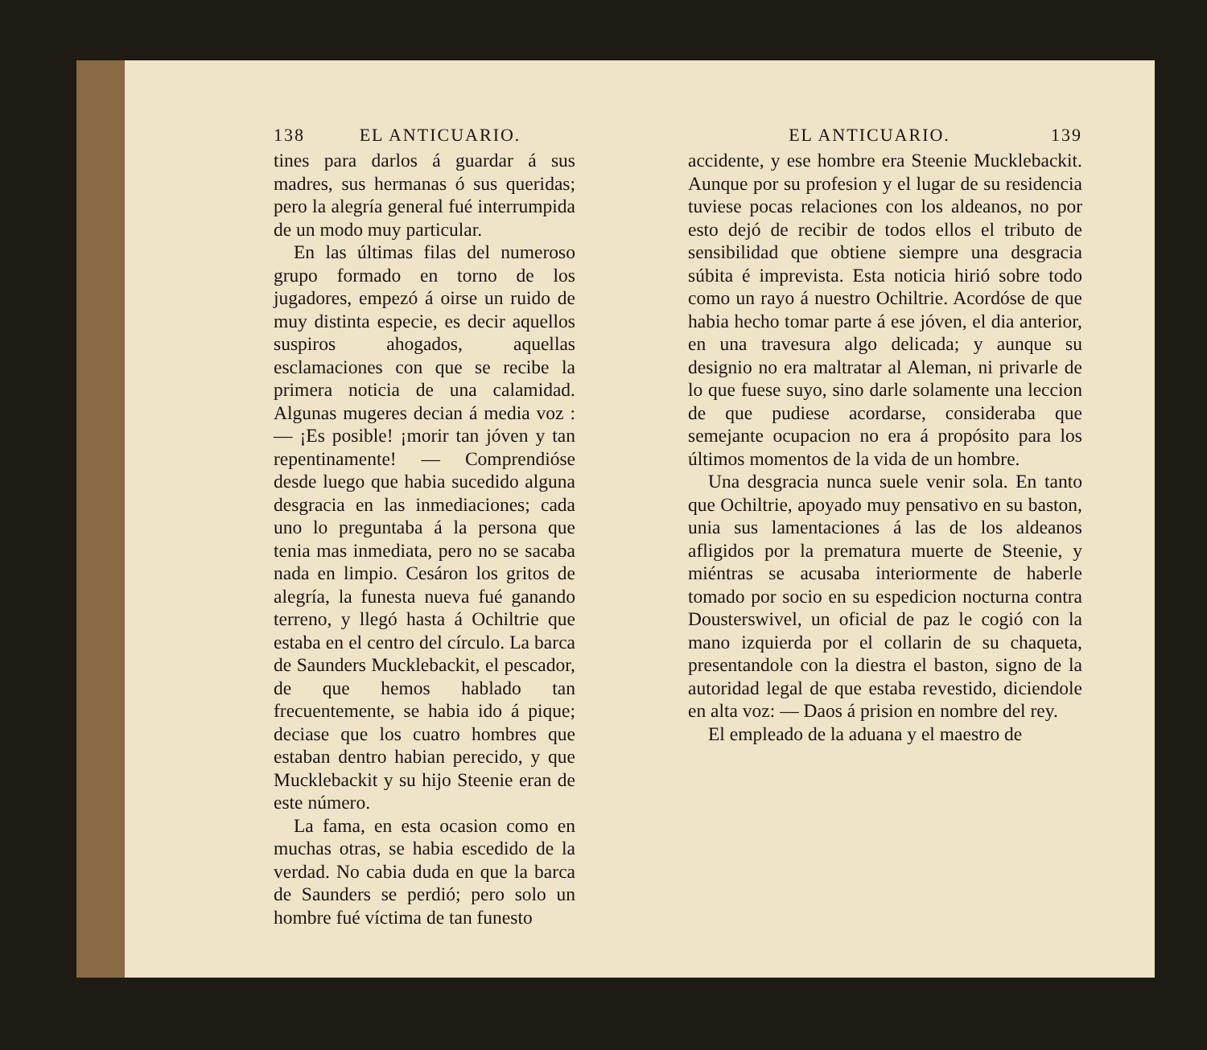138 EL ANTICUARIO.
tines para darlos á guardar á sus madres, sus hermanas ó sus queridas; pero la alegría general fué interrumpida de un modo muy particular.
En las últimas filas del numeroso grupo formado en torno de los jugadores, empezó á oirse un ruido de muy distinta especie, es decir aquellos suspiros ahogados, aquellas esclamaciones con que se recibe la primera noticia de una calamidad. Algunas mugeres decian á media voz : — ¡Es posible! ¡morir tan jóven y tan repentinamente! — Comprendióse desde luego que habia sucedido alguna desgracia en las inmediaciones; cada uno lo preguntaba á la persona que tenia mas inmediata, pero no se sacaba nada en limpio. Cesáron los gritos de alegría, la funesta nueva fué ganando terreno, y llegó hasta á Ochiltrie que estaba en el centro del círculo. La barca de Saunders Mucklebackit, el pescador, de que hemos hablado tan frecuentemente, se habia ido á pique; deciase que los cuatro hombres que estaban dentro habian perecido, y que Mucklebackit y su hijo Steenie eran de este número.
La fama, en esta ocasion como en muchas otras, se habia escedido de la verdad. No cabia duda en que la barca de Saunders se perdió; pero solo un hombre fué víctima de tan funesto
EL ANTICUARIO. 139
accidente, y ese hombre era Steenie Mucklebackit. Aunque por su profesion y el lugar de su residencia tuviese pocas relaciones con los aldeanos, no por esto dejó de recibir de todos ellos el tributo de sensibilidad que obtiene siempre una desgracia súbita é imprevista. Esta noticia hirió sobre todo como un rayo á nuestro Ochiltrie. Acordóse de que habia hecho tomar parte á ese jóven, el dia anterior, en una travesura algo delicada; y aunque su designio no era maltratar al Aleman, ni privarle de lo que fuese suyo, sino darle solamente una leccion de que pudiese acordarse, consideraba que semejante ocupacion no era á propósito para los últimos momentos de la vida de un hombre.
Una desgracia nunca suele venir sola. En tanto que Ochiltrie, apoyado muy pensativo en su baston, unia sus lamentaciones á las de los aldeanos afligidos por la prematura muerte de Steenie, y miéntras se acusaba interiormente de haberle tomado por socio en su espedicion nocturna contra Dousterswivel, un oficial de paz le cogió con la mano izquierda por el collarin de su chaqueta, presentandole con la diestra el baston, signo de la autoridad legal de que estaba revestido, diciendole en alta voz: — Daos á prision en nombre del rey.
El empleado de la aduana y el maestro de